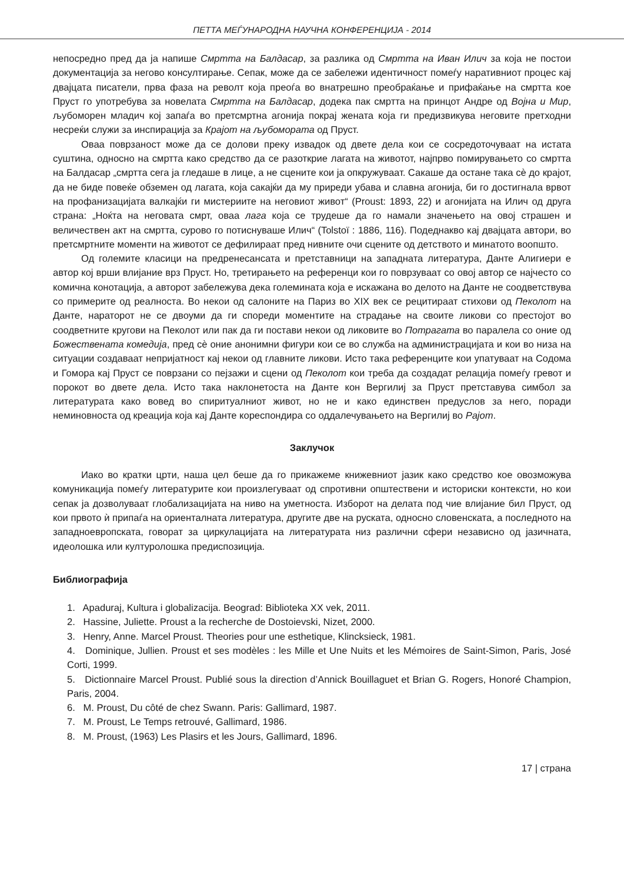ПЕТТА МЕЃУНАРОДНА НАУЧНА КОНФЕРЕНЦИЈА - 2014
непосредно пред да ја напише Смртта на Балдасар, за разлика од Смртта на Иван Илич за која не постои документација за негово консултирање. Сепак, може да се забележи идентичност помеѓу наративниот процес кај двајцата писатели, прва фаза на револт која преоѓа во внатрешно преобраќање и прифаќање на смртта кое Пруст го употребува за новелата Смртта на Балдасар, додека пак смртта на принцот Андре од Војна и Мир, љубоморен младич кој запаѓа во претсмртна агонија покрај жената која ги предизвикува неговите претходни несреќи служи за инспирација за Крајот на љубомората од Пруст.
Оваа поврзаност може да се долови преку извадок од двете дела кои се сосредоточуваат на истата суштина, односно на смртта како средство да се разоткрие лагата на животот, најпрво помирувањето со смртта на Балдасар „смртта сега ја гледаше в лице, а не сцените кои ја опкружуваат. Сакаше да остане така сè до крајот, да не биде повеќе обземен од лагата, која сакајќи да му приреди убава и славна агонија, би го достигнала врвот на профанизацијата валкајќи ги мистериите на неговиот живот“ (Proust: 1893, 22) и агонијата на Илич од друга страна: „Ноќта на неговата смрт, оваа лага која се трудеше да го намали значењето на овој страшен и величествен акт на смртта, сурово го потиснуваше Илич“ (Tolstoï : 1886, 116). Подеднакво кај двајцата автори, во претсмртните моменти на животот се дефилираат пред нивните очи сцените од детството и минатото воопшто.
Од големите класици на предренесансата и претставници на западната литература, Данте Алигиери е автор кој врши влијание врз Пруст. Но, третирањето на референци кои го поврзуваат со овој автор се најчесто со комична конотација, а авторот забележува дека големината која е искажана во делото на Данте не соодветствува со примерите од реалноста. Во некои од салоните на Париз во XIX век се рецитираат стихови од Пеколот на Данте, нараторот не се двоуми да ги спореди моментите на страдање на своите ликови со престојот во соодветните кругови на Пеколот или пак да ги постави некои од ликовите во Потрагата во паралела со оние од Божествената комедија, пред сè оние анонимни фигури кои се во служба на администрацијата и кои во низа на ситуации создаваат непријатност кај некои од главните ликови. Исто така референците кои упатуваат на Содома и Гомора кај Пруст се поврзани со пејзажи и сцени од Пеколот кои треба да создадат релација помеѓу гревот и порокот во двете дела. Исто така наклонетоста на Данте кон Вергилиј за Пруст претставува симбол за литературата како вовед во спиритуалниот живот, но не и како единствен предуслов за него, поради неминовноста од креација која кај Данте кореспондира со оддалечувањето на Вергилиј во Рајот.
Заклучок
Иако во кратки црти, наша цел беше да го прикажеме книжевниот јазик како средство кое овозможува комуникација помеѓу литературите кои произлегуваат од спротивни општествени и историски контексти, но кои сепак ја дозволуваат глобализацијата на ниво на уметноста. Изборот на делата под чие влијание бил Пруст, од кои првото ѝ припаѓа на ориенталната литература, другите две на руската, односно словенската, а последното на западноевропската, говорат за циркулацијата на литературата низ различни сфери независно од јазичната, идеолошка или културолошка предиспозиција.
Библиографија
1. Apaduraj, Kultura i globalizacija. Beograd: Biblioteka XX vek, 2011.
2. Hassine, Juliette. Proust a la recherche de Dostoievski, Nizet, 2000.
3. Henry, Anne. Marcel Proust. Theories pour une esthetique, Klincksieck, 1981.
4. Dominique, Jullien. Proust et ses modèles : les Mille et Une Nuits et les Mémoires de Saint-Simon, Paris, José Corti, 1999.
5. Dictionnaire Marcel Proust. Publié sous la direction d’Annick Bouillaguet et Brian G. Rogers, Honoré Champion, Paris, 2004.
6. M. Proust, Du côté de chez Swann. Paris: Gallimard, 1987.
7. M. Proust, Le Temps retrouvé, Gallimard, 1986.
8. M. Proust, (1963) Les Plasirs et les Jours, Gallimard, 1896.
17 | страна